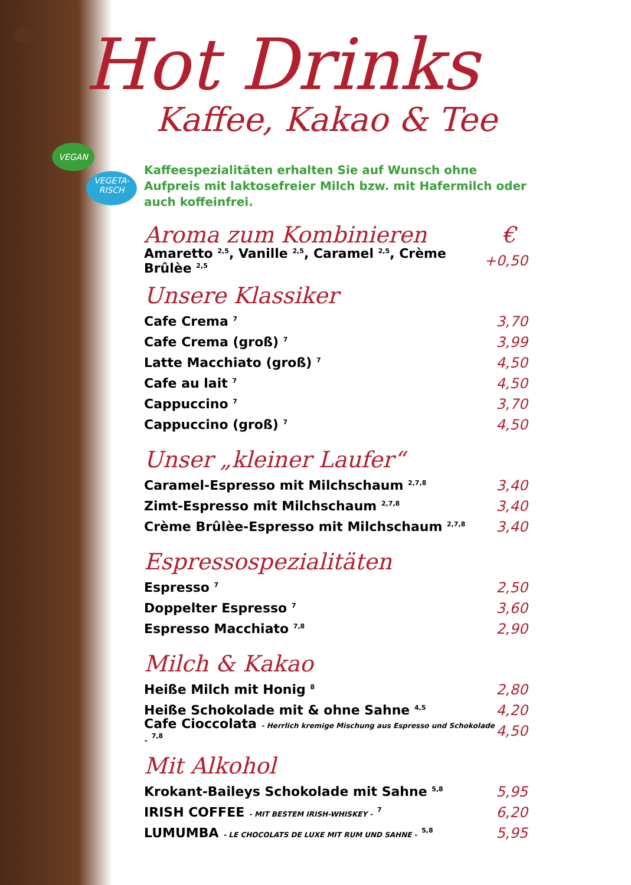VEGAN
VEGETA-
RISCH
Hot Drinks
Kaffee, Kakao & Tee
Kaffeespezialitäten erhalten Sie auf Wunsch ohne Aufpreis mit laktosefreier Milch bzw. mit Hafermilch oder auch koffeinfrei.
Aroma zum Kombinieren €
Amaretto <sup>2,5</sup>, Vanille <sup>2,5</sup>, Caramel <sup>2,5</sup>, Crème Brûlèe <sup>2,5</sup> +0,50
Unsere Klassiker
Cafe Crema <sup>7</sup> 3,70
Cafe Crema (groß) <sup>7</sup> 3,99
Latte Macchiato (groß) <sup>7</sup> 4,50
Cafe au lait <sup>7</sup> 4,50
Cappuccino <sup>7</sup> 3,70
Cappuccino (groß) <sup>7</sup> 4,50
Unser „kleiner Laufer“
Caramel-Espresso mit Milchschaum <sup>2,7,8</sup> 3,40
Zimt-Espresso mit Milchschaum <sup>2,7,8</sup> 3,40
Crème Brûlèe-Espresso mit Milchschaum <sup>2,7,8</sup> 3,40
Espressospezialitäten
Espresso <sup>7</sup> 2,50
Doppelter Espresso <sup>7</sup> 3,60
Espresso Macchiato <sup>7,8</sup> 2,90
Milch & Kakao
Heiße Milch mit Honig <sup>8</sup> 2,80
Heiße Schokolade mit & ohne Sahne <sup>4,5</sup> 4,20
Cafe Cioccolata - Herrlich kremige Mischung aus Espresso und Schokolade - <sup>7,8</sup> 4,50
Mit Alkohol
Krokant-Baileys Schokolade mit Sahne <sup>5,8</sup> 5,95
IRISH COFFEE - MIT BESTEM IRISH-WHISKEY - <sup>7</sup> 6,20
LUMUMBA - LE CHOCOLATS DE LUXE MIT RUM UND SAHNE - <sup>5,8</sup> 5,95